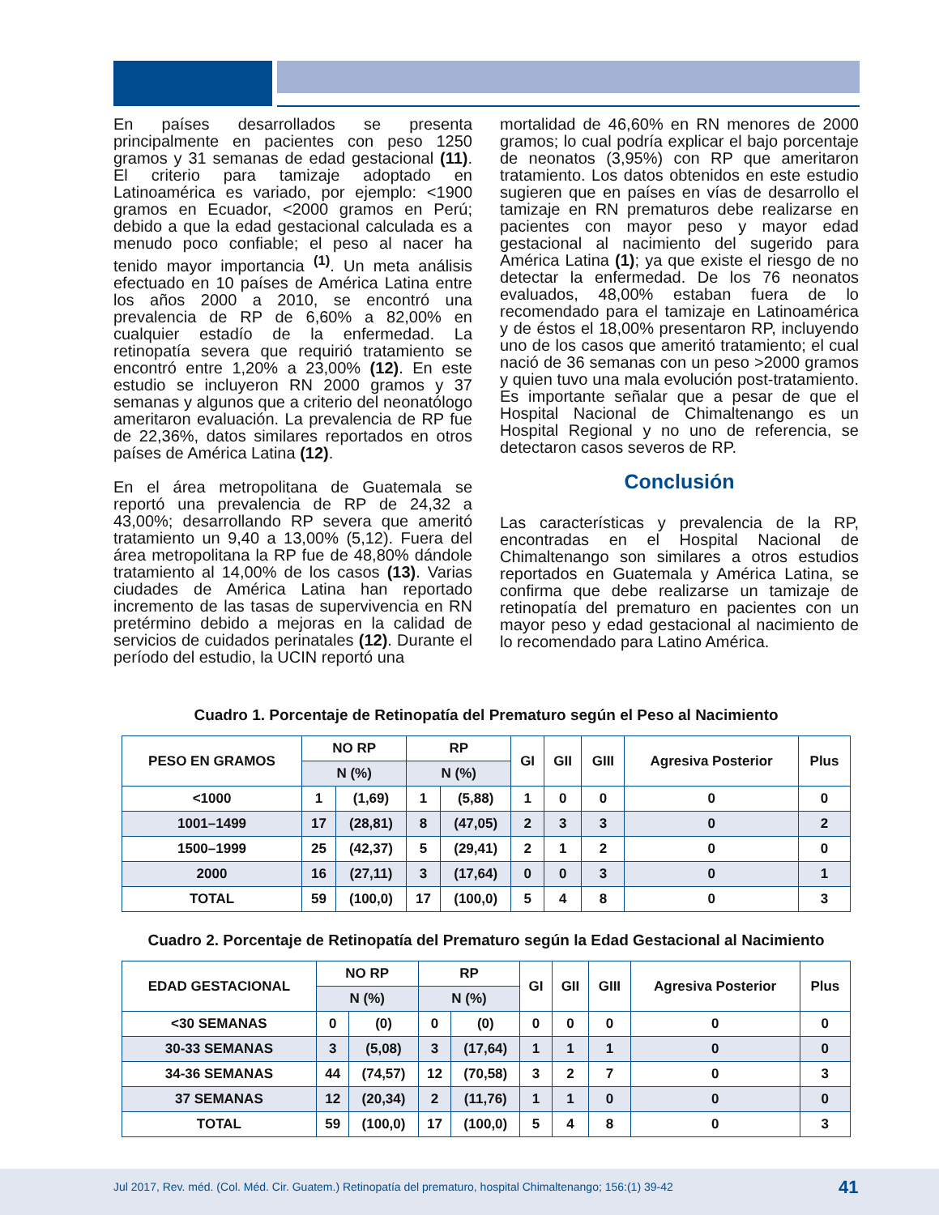En países desarrollados se presenta principalmente en pacientes con peso 1250 gramos y 31 semanas de edad gestacional (11). El criterio para tamizaje adoptado en Latinoamérica es variado, por ejemplo: <1900 gramos en Ecuador, <2000 gramos en Perú; debido a que la edad gestacional calculada es a menudo poco confiable; el peso al nacer ha tenido mayor importancia <sup>(1)</sup>. Un meta análisis efectuado en 10 países de América Latina entre los años 2000 a 2010, se encontró una prevalencia de RP de 6,60% a 82,00% en cualquier estadío de la enfermedad. La retinopatía severa que requirió tratamiento se encontró entre 1,20% a 23,00% (12). En este estudio se incluyeron RN 2000 gramos y 37 semanas y algunos que a criterio del neonatólogo ameritaron evaluación. La prevalencia de RP fue de 22,36%, datos similares reportados en otros países de América Latina (12).
En el área metropolitana de Guatemala se reportó una prevalencia de RP de 24,32 a 43,00%; desarrollando RP severa que ameritó tratamiento un 9,40 a 13,00% (5,12). Fuera del área metropolitana la RP fue de 48,80% dándole tratamiento al 14,00% de los casos (13). Varias ciudades de América Latina han reportado incremento de las tasas de supervivencia en RN pretérmino debido a mejoras en la calidad de servicios de cuidados perinatales (12). Durante el período del estudio, la UCIN reportó una
mortalidad de 46,60% en RN menores de 2000 gramos; lo cual podría explicar el bajo porcentaje de neonatos (3,95%) con RP que ameritaron tratamiento. Los datos obtenidos en este estudio sugieren que en países en vías de desarrollo el tamizaje en RN prematuros debe realizarse en pacientes con mayor peso y mayor edad gestacional al nacimiento del sugerido para América Latina (1); ya que existe el riesgo de no detectar la enfermedad. De los 76 neonatos evaluados, 48,00% estaban fuera de lo recomendado para el tamizaje en Latinoamérica y de éstos el 18,00% presentaron RP, incluyendo uno de los casos que ameritó tratamiento; el cual nació de 36 semanas con un peso >2000 gramos y quien tuvo una mala evolución post-tratamiento. Es importante señalar que a pesar de que el Hospital Nacional de Chimaltenango es un Hospital Regional y no uno de referencia, se detectaron casos severos de RP.
Conclusión
Las características y prevalencia de la RP, encontradas en el Hospital Nacional de Chimaltenango son similares a otros estudios reportados en Guatemala y América Latina, se confirma que debe realizarse un tamizaje de retinopatía del prematuro en pacientes con un mayor peso y edad gestacional al nacimiento de lo recomendado para Latino América.
Cuadro 1. Porcentaje de Retinopatía del Prematuro según el Peso al Nacimiento
| PESO EN GRAMOS | NO RP | | RP | | GI | GII | GIII | Agresiva Posterior | Plus |
| --- | --- | --- | --- | --- | --- | --- | --- | --- | --- |
| | N (%) | | N (%) | | | | | | |
| <1000 | 1 | (1,69) | 1 | (5,88) | 1 | 0 | 0 | 0 | 0 |
| 1001–1499 | 17 | (28,81) | 8 | (47,05) | 2 | 3 | 3 | 0 | 2 |
| 1500–1999 | 25 | (42,37) | 5 | (29,41) | 2 | 1 | 2 | 0 | 0 |
| 2000 | 16 | (27,11) | 3 | (17,64) | 0 | 0 | 3 | 0 | 1 |
| TOTAL | 59 | (100,0) | 17 | (100,0) | 5 | 4 | 8 | 0 | 3 |
Cuadro 2. Porcentaje de Retinopatía del Prematuro según la Edad Gestacional al Nacimiento
| EDAD GESTACIONAL | NO RP | | RP | | GI | GII | GIII | Agresiva Posterior | Plus |
| --- | --- | --- | --- | --- | --- | --- | --- | --- | --- |
| | N (%) | | N (%) | | | | | | |
| <30 SEMANAS | 0 | (0) | 0 | (0) | 0 | 0 | 0 | 0 | 0 |
| 30-33 SEMANAS | 3 | (5,08) | 3 | (17,64) | 1 | 1 | 1 | 0 | 0 |
| 34-36 SEMANAS | 44 | (74,57) | 12 | (70,58) | 3 | 2 | 7 | 0 | 3 |
| 37 SEMANAS | 12 | (20,34) | 2 | (11,76) | 1 | 1 | 0 | 0 | 0 |
| TOTAL | 59 | (100,0) | 17 | (100,0) | 5 | 4 | 8 | 0 | 3 |
Jul 2017, Rev. méd. (Col. Méd. Cir. Guatem.) Retinopatía del prematuro, hospital Chimaltenango; 156:(1) 39-42 41